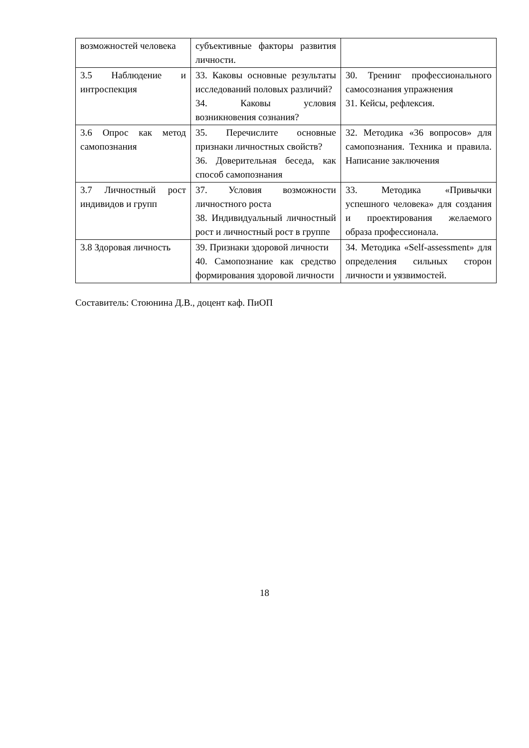| возможностей человека | субъективные факторы развития личности. | |
| 3.5 Наблюдение и интроспекция | 33. Каковы основные результаты исследований половых различий? 34. Каковы условия возникновения сознания? | 30. Тренинг профессионального самосознания упражнения 31. Кейсы, рефлексия. |
| 3.6 Опрос как метод самопознания | 35. Перечислите основные признаки личностных свойств? 36. Доверительная беседа, как способ самопознания | 32. Методика «36 вопросов» для самопознания. Техника и правила. Написание заключения |
| 3.7 Личностный рост индивидов и групп | 37. Условия возможности личностного роста 38. Индивидуальный личностный рост и личностный рост в группе | 33. Методика «Привычки успешного человека» для создания и проектирования желаемого образа профессионала. |
| 3.8 Здоровая личность | 39. Признаки здоровой личности 40. Самопознание как средство формирования здоровой личности | 34. Методика «Self-assessment» для определения сильных сторон личности и уязвимостей. |
Составитель: Стоюнина Д.В., доцент каф. ПиОП
18